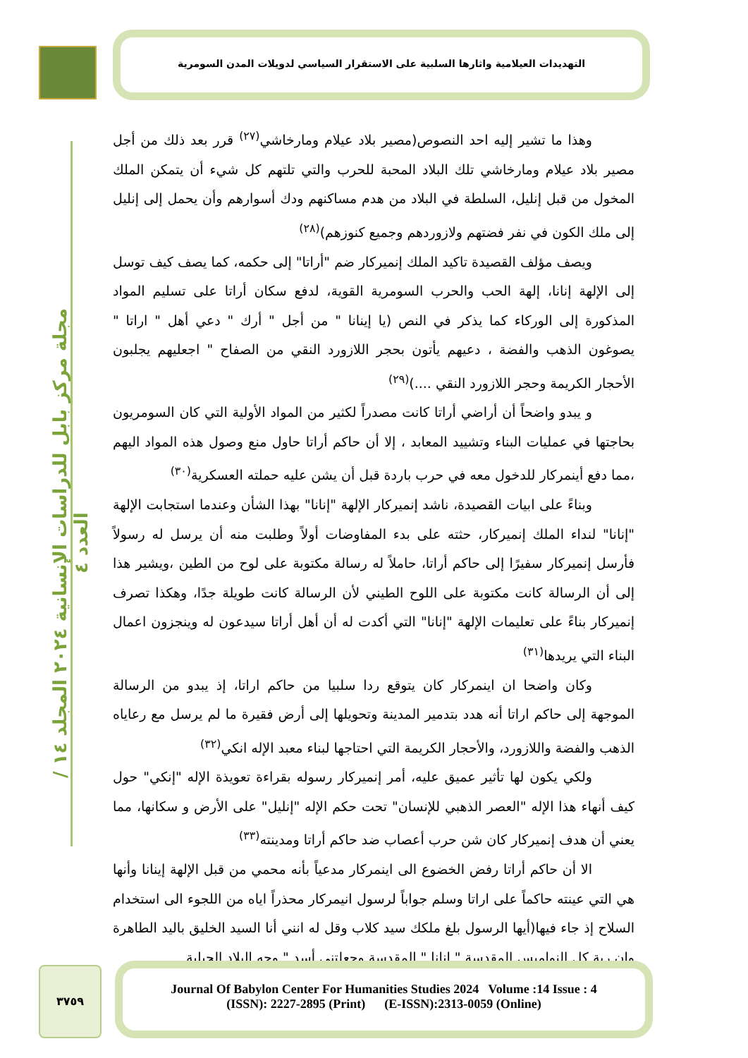التهديدات العيلامية واثارها السلبية على الاستقرار السياسي لدويلات المدن السومرية
مجلة مركز بابل للدراسات الإنسانية ٢٠٢٤ المجلد ١٤ / العدد ٤
وهذا ما تشير إليه احد النصوص(مصير بلاد عيلام ومارخاشي<sup>(٢٧)</sup> قرر بعد ذلك من أجل مصير بلاد عيلام ومارخاشي تلك البلاد المحبة للحرب والتي تلتهم كل شيء أن يتمكن الملك المخول من قبل إنليل، السلطة في البلاد من هدم مساكنهم ودك أسوارهم وأن يحمل إلى إنليل إلى ملك الكون في نفر فضتهم ولازوردهم وجميع كنوزهم)<sup>(٢٨)</sup>
ويصف مؤلف القصيدة تاكيد الملك إنميركار ضم "أراتا" إلى حكمه، كما يصف كيف توسل إلى الإلهة إنانا، إلهة الحب والحرب السومرية القوية، لدفع سكان أراتا على تسليم المواد المذكورة إلى الوركاء كما يذكر في النص (يا إينانا " من أجل " أرك " دعي أهل " اراتا " يصوغون الذهب والفضة ، دعيهم يأتون بحجر اللازورد النقي من الصفاح " اجعليهم يجلبون الأحجار الكريمة وحجر اللازورد النقي ....)<sup>(٢٩)</sup>
و يبدو واضحاً أن أراضي أراتا كانت مصدراً لكثير من المواد الأولية التي كان السومريون بحاجتها في عمليات البناء وتشييد المعابد ، إلا أن حاكم أراتا حاول منع وصول هذه المواد اليهم ،مما دفع أينمركار للدخول معه في حرب باردة قبل أن يشن عليه حملته العسكرية<sup>(٣٠)</sup>
وبناءً على ابيات القصيدة، ناشد إنميركار الإلهة "إنانا" بهذا الشأن وعندما استجابت الإلهة "إنانا" لنداء الملك إنميركار، حثته على بدء المفاوضات أولاً وطلبت منه أن يرسل له رسولاً فأرسل إنميركار سفيرًا إلى حاكم أراتا، حاملاً له رسالة مكتوبة على لوح من الطين ،ويشير هذا إلى أن الرسالة كانت مكتوبة على اللوح الطيني لأن الرسالة كانت طويلة جدًا، وهكذا تصرف إنميركار بناءً على تعليمات الإلهة "إنانا" التي أكدت له أن أهل أراتا سيدعون له وينجزون اعمال البناء التي يريدها<sup>(٣١)</sup>
وكان واضحا ان اينمركار كان يتوقع ردا سلبيا من حاكم اراتا، إذ يبدو من الرسالة الموجهة إلى حاكم اراتا أنه هدد بتدمير المدينة وتحويلها إلى أرض فقيرة ما لم يرسل مع رعاياه الذهب والفضة واللازورد، والأحجار الكريمة التي احتاجها لبناء معبد الإله انكي<sup>(٣٢)</sup>
ولكي يكون لها تأثير عميق عليه، أمر إنميركار رسوله بقراءة تعويذة الإله "إنكي" حول كيف أنهاء هذا الإله "العصر الذهبي للإنسان" تحت حكم الإله "إنليل" على الأرض و سكانها، مما يعني أن هدف إنميركار كان شن حرب أعصاب ضد حاكم أراتا ومدينته<sup>(٣٣)</sup>
الا أن حاكم أراتا رفض الخضوع الى اينمركار مدعياً بأنه محمي من قبل الإلهة إينانا وأنها هي التي عينته حاكماً على اراتا وسلم جواباً لرسول انيمركار محذراً اياه من اللجوء الى استخدام السلاح إذ جاء فيها(أيها الرسول بلغ ملكك سيد كلاب وقل له انني أنا السيد الخليق باليد الطاهرة وان ربة كل النواميس المقدسة " انانا " المقدسة وجعلتني أسد " وجه البلاد الجبلية
٣٧٥٩
Journal Of Babylon Center For Humanities Studies 2024 Volume :14 Issue : 4
(ISSN): 2227-2895 (Print) (E-ISSN):2313-0059 (Online)